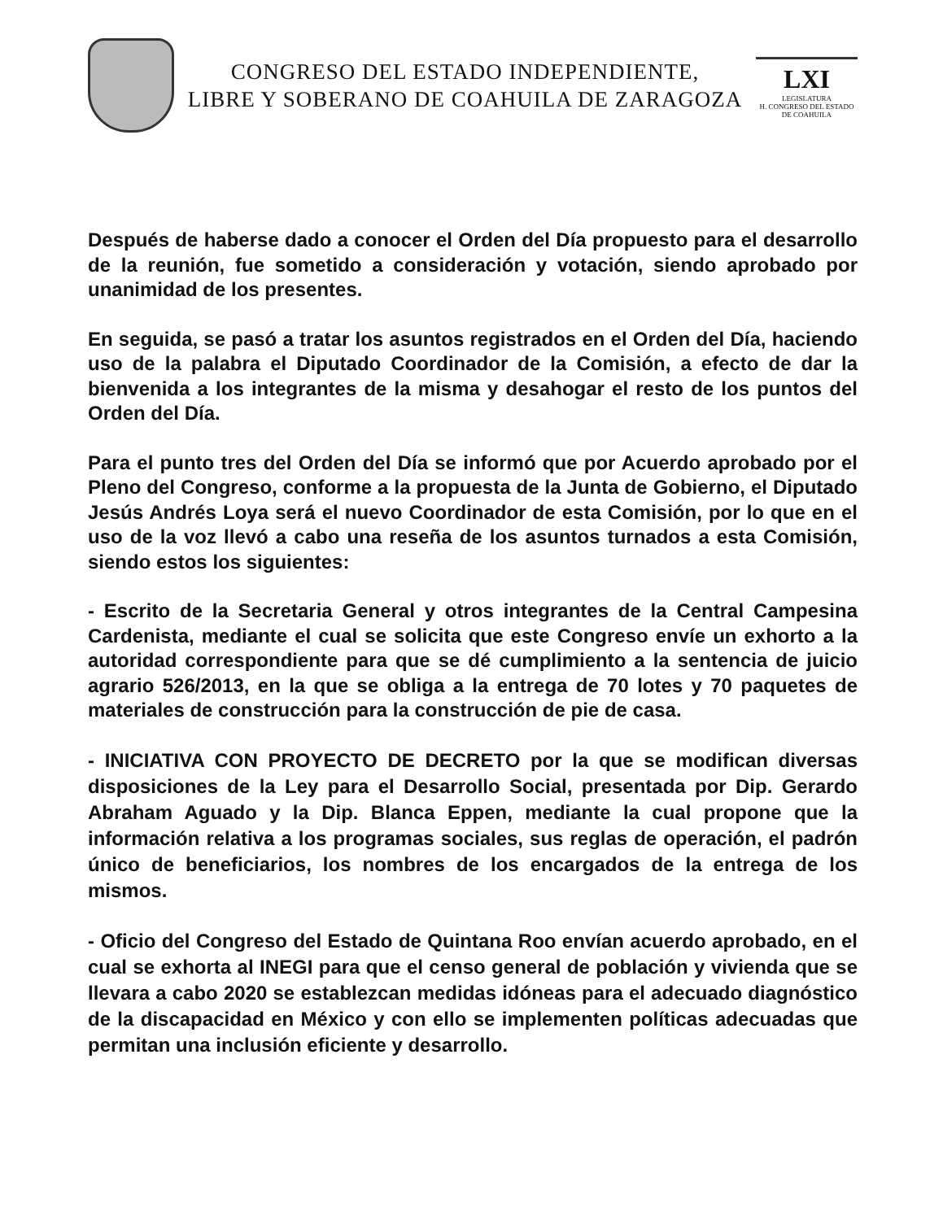CONGRESO DEL ESTADO INDEPENDIENTE,
LIBRE Y SOBERANO DE COAHUILA DE ZARAGOZA
LXI
LEGISLATURA
H. CONGRESO DEL ESTADO DE COAHUILA
Después de haberse dado a conocer el Orden del Día propuesto para el desarrollo de la reunión, fue sometido a consideración y votación, siendo aprobado por unanimidad de los presentes.
En seguida, se pasó a tratar los asuntos registrados en el Orden del Día, haciendo uso de la palabra el Diputado Coordinador de la Comisión, a efecto de dar la bienvenida a los integrantes de la misma y desahogar el resto de los puntos del Orden del Día.
Para el punto tres del Orden del Día se informó que por Acuerdo aprobado por el Pleno del Congreso, conforme a la propuesta de la Junta de Gobierno, el Diputado Jesús Andrés Loya será el nuevo Coordinador de esta Comisión, por lo que en el uso de la voz llevó a cabo una reseña de los asuntos turnados a esta Comisión, siendo estos los siguientes:
- Escrito de la Secretaria General y otros integrantes de la Central Campesina Cardenista, mediante el cual se solicita que este Congreso envíe un exhorto a la autoridad correspondiente para que se dé cumplimiento a la sentencia de juicio agrario 526/2013, en la que se obliga a la entrega de 70 lotes y 70 paquetes de materiales de construcción para la construcción de pie de casa.
- INICIATIVA CON PROYECTO DE DECRETO por la que se modifican diversas disposiciones de la Ley para el Desarrollo Social, presentada por Dip. Gerardo Abraham Aguado y la Dip. Blanca Eppen, mediante la cual propone que la información relativa a los programas sociales, sus reglas de operación, el padrón único de beneficiarios, los nombres de los encargados de la entrega de los mismos.
- Oficio del Congreso del Estado de Quintana Roo envían acuerdo aprobado, en el cual se exhorta al INEGI para que el censo general de población y vivienda que se llevara a cabo 2020 se establezcan medidas idóneas para el adecuado diagnóstico de la discapacidad en México y con ello se implementen políticas adecuadas que permitan una inclusión eficiente y desarrollo.